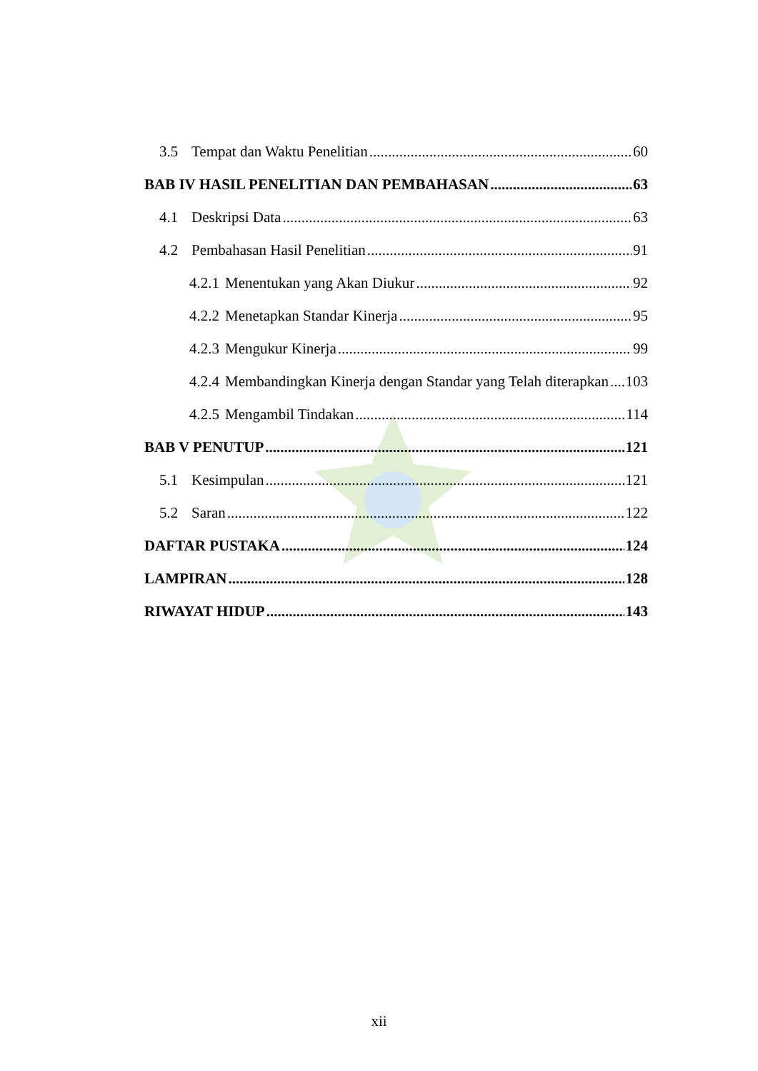3.5 Tempat dan Waktu Penelitian 60
BAB IV HASIL PENELITIAN DAN PEMBAHASAN 63
4.1 Deskripsi Data 63
4.2 Pembahasan Hasil Penelitian 91
4.2.1 Menentukan yang Akan Diukur 92
4.2.2 Menetapkan Standar Kinerja 95
4.2.3 Mengukur Kinerja 99
4.2.4 Membandingkan Kinerja dengan Standar yang Telah diterapkan 103
4.2.5 Mengambil Tindakan 114
BAB V PENUTUP 121
5.1 Kesimpulan 121
5.2 Saran 122
DAFTAR PUSTAKA 124
LAMPIRAN 128
RIWAYAT HIDUP 143
xii